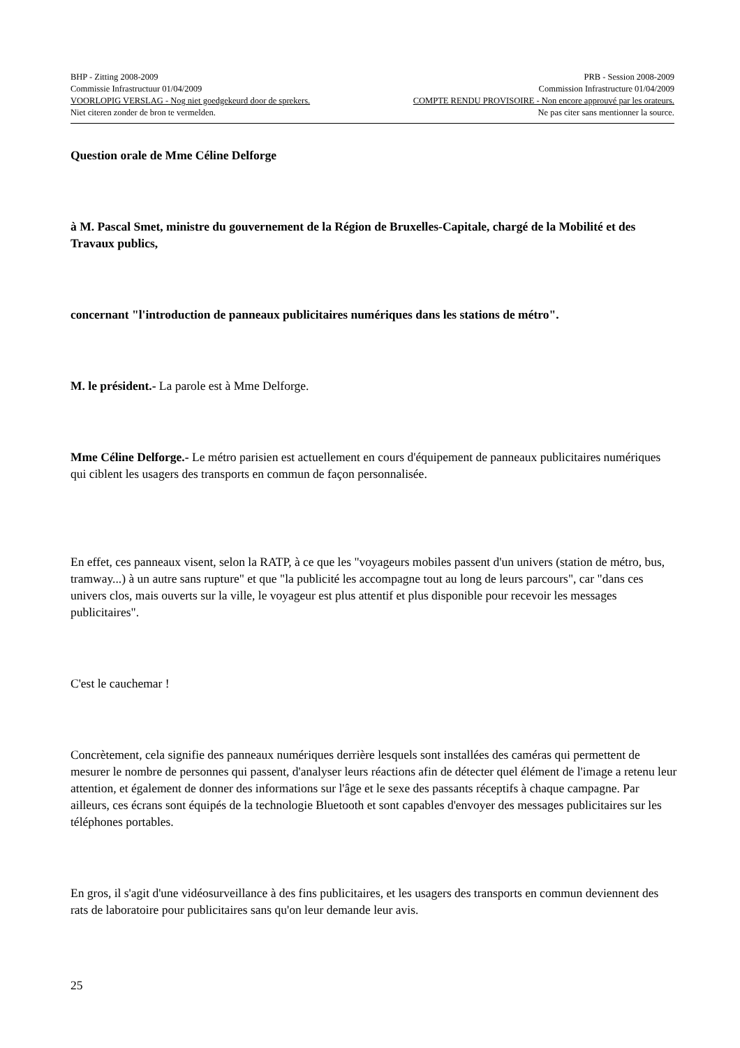BHP - Zitting 2008-2009 PRB - Session 2008-2009
Commissie Infrastructuur 01/04/2009 Commission Infrastructure 01/04/2009
VOORLOPIG VERSLAG - Nog niet goedgekeurd door de sprekers. COMPTE RENDU PROVISOIRE - Non encore approuvé par les orateurs.
Niet citeren zonder de bron te vermelden. Ne pas citer sans mentionner la source.
Question orale de Mme Céline Delforge
à M. Pascal Smet, ministre du gouvernement de la Région de Bruxelles-Capitale, chargé de la Mobilité et des Travaux publics,
concernant "l'introduction de panneaux publicitaires numériques dans les stations de métro".
M. le président.- La parole est à Mme Delforge.
Mme Céline Delforge.- Le métro parisien est actuellement en cours d'équipement de panneaux publicitaires numériques qui ciblent les usagers des transports en commun de façon personnalisée.
En effet, ces panneaux visent, selon la RATP, à ce que les "voyageurs mobiles passent d'un univers (station de métro, bus, tramway...) à un autre sans rupture" et que "la publicité les accompagne tout au long de leurs parcours", car "dans ces univers clos, mais ouverts sur la ville, le voyageur est plus attentif et plus disponible pour recevoir les messages publicitaires".
C'est le cauchemar !
Concrètement, cela signifie des panneaux numériques derrière lesquels sont installées des caméras qui permettent de mesurer le nombre de personnes qui passent, d'analyser leurs réactions afin de détecter quel élément de l'image a retenu leur attention, et également de donner des informations sur l'âge et le sexe des passants réceptifs à chaque campagne. Par ailleurs, ces écrans sont équipés de la technologie Bluetooth et sont capables d'envoyer des messages publicitaires sur les téléphones portables.
En gros, il s'agit d'une vidéosurveillance à des fins publicitaires, et les usagers des transports en commun deviennent des rats de laboratoire pour publicitaires sans qu'on leur demande leur avis.
25